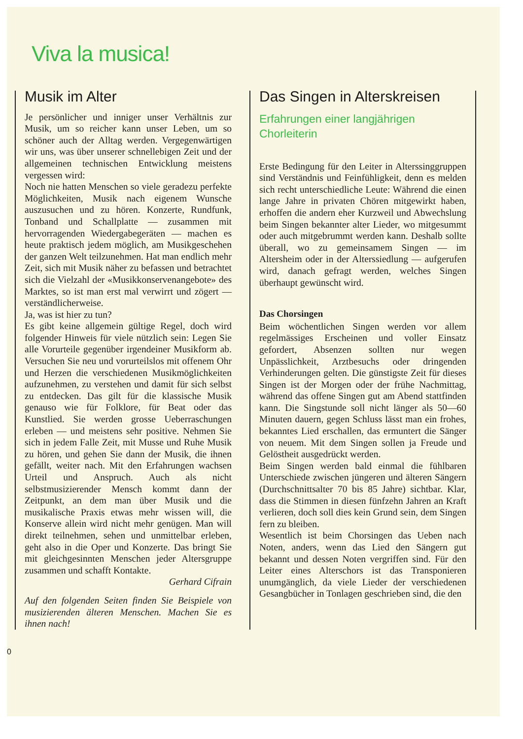Viva la musica!
Musik im Alter
Je persönlicher und inniger unser Verhältnis zur Musik, um so reicher kann unser Leben, um so schöner auch der Alltag werden. Vergegenwärtigen wir uns, was über unserer schnellebigen Zeit und der allgemeinen technischen Entwicklung meistens vergessen wird:
Noch nie hatten Menschen so viele geradezu perfekte Möglichkeiten, Musik nach eigenem Wunsche auszusuchen und zu hören. Konzerte, Rundfunk, Tonband und Schallplatte — zusammen mit hervorragenden Wiedergabegeräten — machen es heute praktisch jedem möglich, am Musikgeschehen der ganzen Welt teilzunehmen. Hat man endlich mehr Zeit, sich mit Musik näher zu befassen und betrachtet sich die Vielzahl der «Musikkonservenangebote» des Marktes, so ist man erst mal verwirrt und zögert — verständlicherweise.
Ja, was ist hier zu tun?
Es gibt keine allgemein gültige Regel, doch wird folgender Hinweis für viele nützlich sein: Legen Sie alle Vorurteile gegenüber irgendeiner Musikform ab. Versuchen Sie neu und vorurteilslos mit offenem Ohr und Herzen die verschiedenen Musikmöglichkeiten aufzunehmen, zu verstehen und damit für sich selbst zu entdecken. Das gilt für die klassische Musik genauso wie für Folklore, für Beat oder das Kunstlied. Sie werden grosse Ueberraschungen erleben — und meistens sehr positive. Nehmen Sie sich in jedem Falle Zeit, mit Musse und Ruhe Musik zu hören, und gehen Sie dann der Musik, die ihnen gefällt, weiter nach. Mit den Erfahrungen wachsen Urteil und Anspruch. Auch als nicht selbstmusizierender Mensch kommt dann der Zeitpunkt, an dem man über Musik und die musikalische Praxis etwas mehr wissen will, die Konserve allein wird nicht mehr genügen. Man will direkt teilnehmen, sehen und unmittelbar erleben, geht also in die Oper und Konzerte. Das bringt Sie mit gleichgesinnten Menschen jeder Altersgruppe zusammen und schafft Kontakte.
Gerhard Cifrain
Auf den folgenden Seiten finden Sie Beispiele von musizierenden älteren Menschen. Machen Sie es ihnen nach!
Das Singen in Alterskreisen
Erfahrungen einer langjährigen Chorleiterin
Erste Bedingung für den Leiter in Alterssinggruppen sind Verständnis und Feinfühligkeit, denn es melden sich recht unterschiedliche Leute: Während die einen lange Jahre in privaten Chören mitgewirkt haben, erhoffen die andern eher Kurzweil und Abwechslung beim Singen bekannter alter Lieder, wo mitgesummt oder auch mitgebrummt werden kann. Deshalb sollte überall, wo zu gemeinsamem Singen — im Altersheim oder in der Alterssiedlung — aufgerufen wird, danach gefragt werden, welches Singen überhaupt gewünscht wird.
Das Chorsingen
Beim wöchentlichen Singen werden vor allem regelmässiges Erscheinen und voller Einsatz gefordert, Absenzen sollten nur wegen Unpässlichkeit, Arztbesuchs oder dringenden Verhinderungen gelten. Die günstigste Zeit für dieses Singen ist der Morgen oder der frühe Nachmittag, während das offene Singen gut am Abend stattfinden kann. Die Singstunde soll nicht länger als 50—60 Minuten dauern, gegen Schluss lässt man ein frohes, bekanntes Lied erschallen, das ermuntert die Sänger von neuem. Mit dem Singen sollen ja Freude und Gelöstheit ausgedrückt werden.
Beim Singen werden bald einmal die fühlbaren Unterschiede zwischen jüngeren und älteren Sängern (Durchschnittsalter 70 bis 85 Jahre) sichtbar. Klar, dass die Stimmen in diesen fünfzehn Jahren an Kraft verlieren, doch soll dies kein Grund sein, dem Singen fern zu bleiben.
Wesentlich ist beim Chorsingen das Ueben nach Noten, anders, wenn das Lied den Sängern gut bekannt und dessen Noten vergriffen sind. Für den Leiter eines Alterschors ist das Transponieren unumgänglich, da viele Lieder der verschiedenen Gesangbücher in Tonlagen geschrieben sind, die den
0